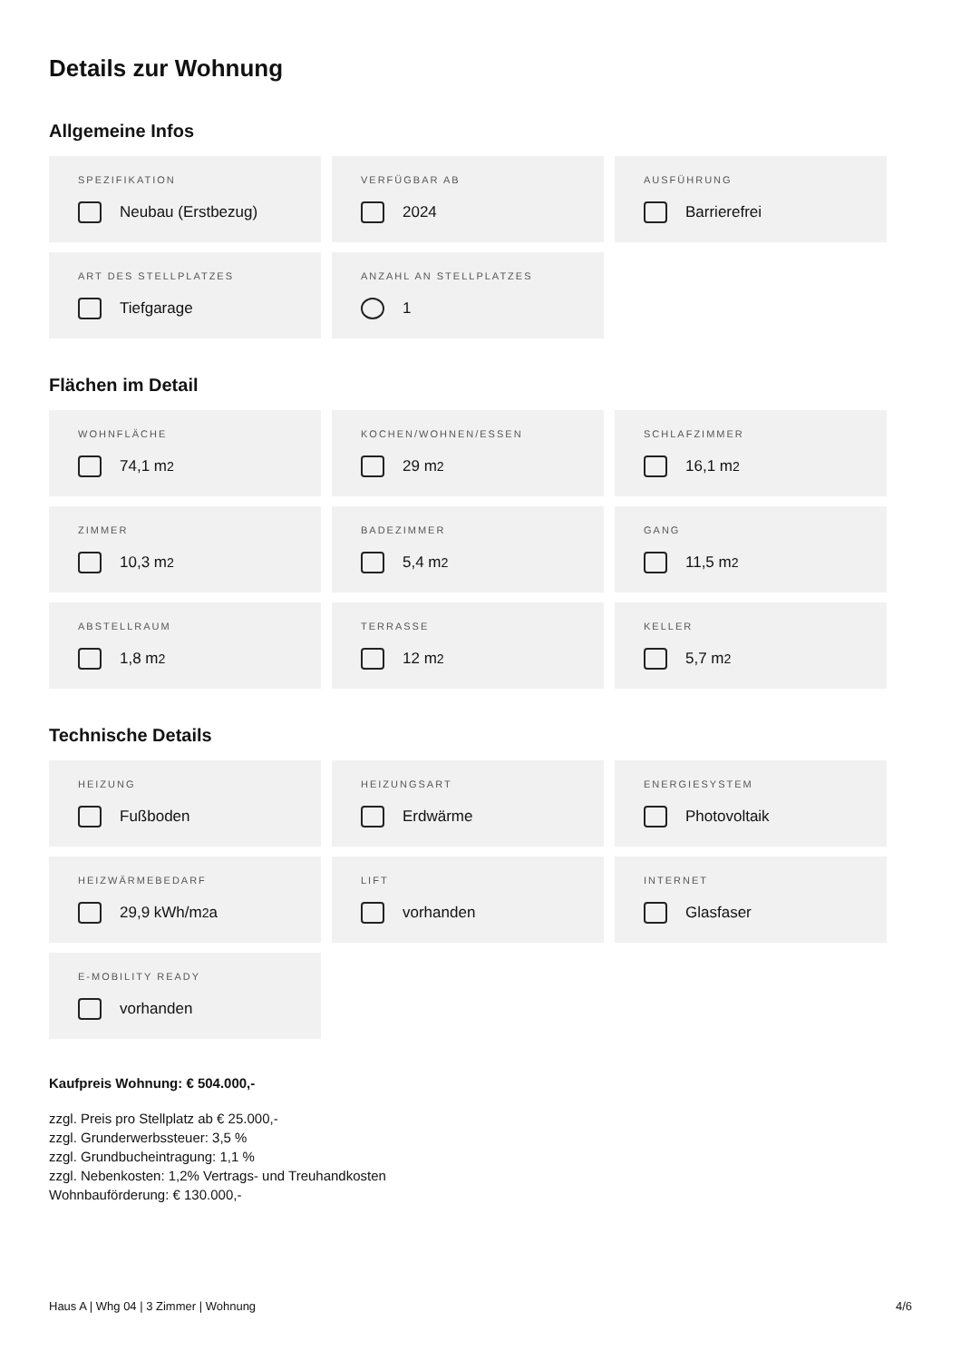Details zur Wohnung
Allgemeine Infos
SPEZIFIKATION
Neubau (Erstbezug)
VERFÜGBAR AB
2024
AUSFÜHRUNG
Barrierefrei
ART DES STELLPLATZES
Tiefgarage
ANZAHL AN STELLPLATZES
1
Flächen im Detail
WOHNFLÄCHE
74,1 m<sup>2</sup>
KOCHEN/WOHNEN/ESSEN
29 m<sup>2</sup>
SCHLAFZIMMER
16,1 m<sup>2</sup>
ZIMMER
10,3 m<sup>2</sup>
BADEZIMMER
5,4 m<sup>2</sup>
GANG
11,5 m<sup>2</sup>
ABSTELLRAUM
1,8 m<sup>2</sup>
TERRASSE
12 m<sup>2</sup>
KELLER
5,7 m<sup>2</sup>
Technische Details
HEIZUNG
Fußboden
HEIZUNGSART
Erdwärme
ENERGIESYSTEM
Photovoltaik
HEIZWÄRMEBEDARF
29,9 kWh/m<sup>2</sup>a
LIFT
vorhanden
INTERNET
Glasfaser
E-MOBILITY READY
vorhanden
Kaufpreis Wohnung: € 504.000,-
zzgl. Preis pro Stellplatz ab € 25.000,-
zzgl. Grunderwerbssteuer: 3,5 %
zzgl. Grundbucheintragung: 1,1 %
zzgl. Nebenkosten: 1,2% Vertrags- und Treuhandkosten
Wohnbauförderung: € 130.000,-
Haus A | Whg 04 | 3 Zimmer | Wohnung 4/6